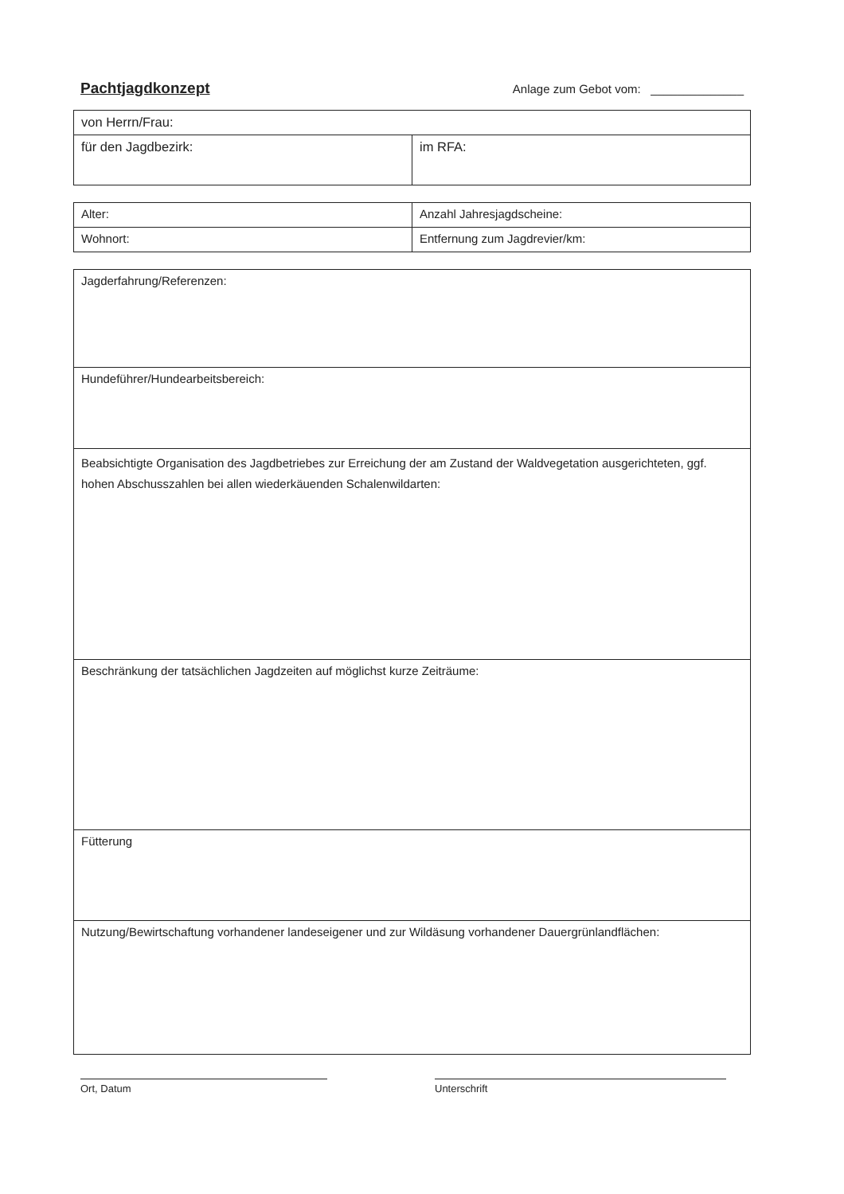Pachtjagdkonzept Anlage zum Gebot vom: ______________
| von Herrn/Frau: | |
| für den Jagdbezirk: | im RFA: |
| Alter: | Anzahl Jahresjagdscheine: |
| Wohnort: | Entfernung zum Jagdrevier/km: |
| Jagderfahrung/Referenzen: |
| Hundeführer/Hundearbeitsbereich: |
| Beabsichtigte Organisation des Jagdbetriebes zur Erreichung der am Zustand der Waldvegetation ausgerichteten, ggf. hohen Abschusszahlen bei allen wiederkäuenden Schalenwildarten: |
| Beschränkung der tatsächlichen Jagdzeiten auf möglichst kurze Zeiträume: |
| Fütterung |
| Nutzung/Bewirtschaftung vorhandener landeseigener und zur Wildäsung vorhandener Dauergrünlandflächen: |
Ort, Datum Unterschrift